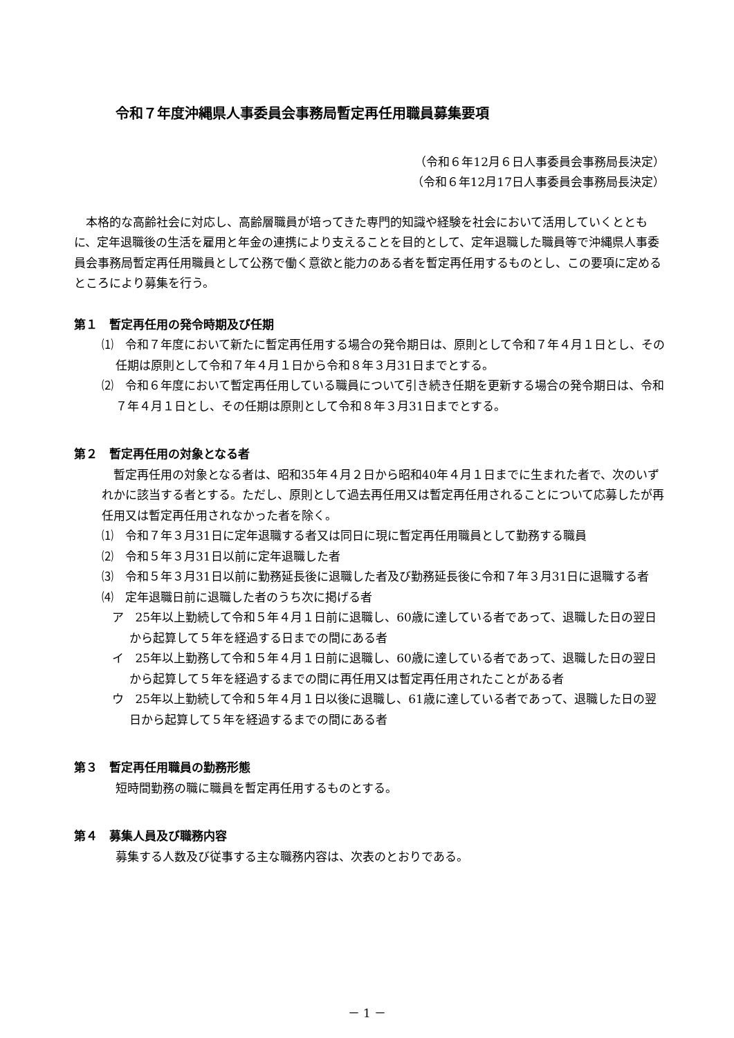令和７年度沖縄県人事委員会事務局暫定再任用職員募集要項
（令和６年12月６日人事委員会事務局長決定）
（令和６年12月17日人事委員会事務局長決定）
本格的な高齢社会に対応し、高齢層職員が培ってきた専門的知識や経験を社会において活用していくとともに、定年退職後の生活を雇用と年金の連携により支えることを目的として、定年退職した職員等で沖縄県人事委員会事務局暫定再任用職員として公務で働く意欲と能力のある者を暫定再任用するものとし、この要項に定めるところにより募集を行う。
第１　暫定再任用の発令時期及び任期
⑴　令和７年度において新たに暫定再任用する場合の発令期日は、原則として令和７年４月１日とし、その任期は原則として令和７年４月１日から令和８年３月31日までとする。
⑵　令和６年度において暫定再任用している職員について引き続き任期を更新する場合の発令期日は、令和７年４月１日とし、その任期は原則として令和８年３月31日までとする。
第２　暫定再任用の対象となる者
暫定再任用の対象となる者は、昭和35年４月２日から昭和40年４月１日までに生まれた者で、次のいずれかに該当する者とする。ただし、原則として過去再任用又は暫定再任用されることについて応募したが再任用又は暫定再任用されなかった者を除く。
⑴　令和７年３月31日に定年退職する者又は同日に現に暫定再任用職員として勤務する職員
⑵　令和５年３月31日以前に定年退職した者
⑶　令和５年３月31日以前に勤務延長後に退職した者及び勤務延長後に令和７年３月31日に退職する者
⑷　定年退職日前に退職した者のうち次に掲げる者
ア　25年以上勤続して令和５年４月１日前に退職し、60歳に達している者であって、退職した日の翌日から起算して５年を経過する日までの間にある者
イ　25年以上勤務して令和５年４月１日前に退職し、60歳に達している者であって、退職した日の翌日から起算して５年を経過するまでの間に再任用又は暫定再任用されたことがある者
ウ　25年以上勤続して令和５年４月１日以後に退職し、61歳に達している者であって、退職した日の翌日から起算して５年を経過するまでの間にある者
第３　暫定再任用職員の勤務形態
短時間勤務の職に職員を暫定再任用するものとする。
第４　募集人員及び職務内容
募集する人数及び従事する主な職務内容は、次表のとおりである。
－ 1 －